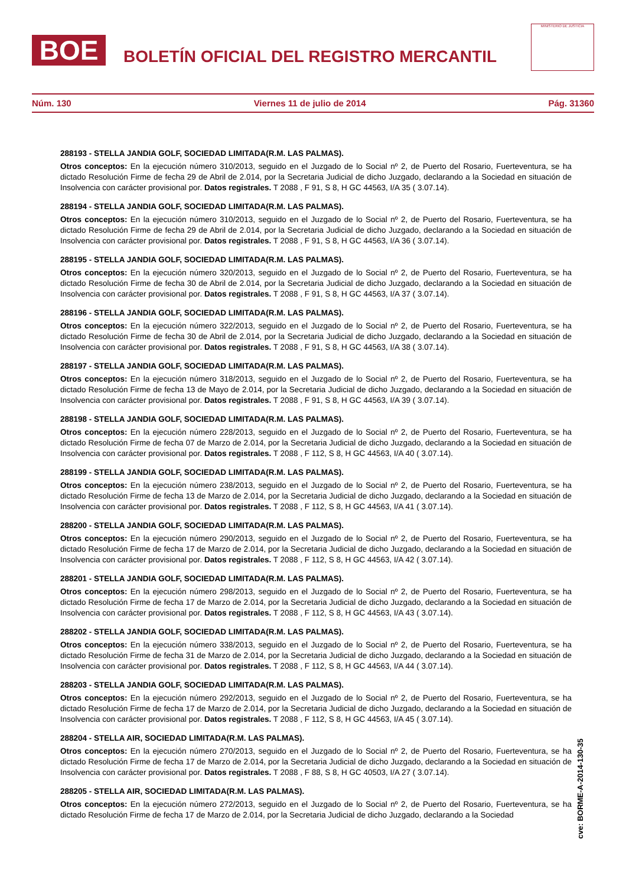BOE
BOLETÍN OFICIAL DEL REGISTRO MERCANTIL
MINISTERIO DE JUSTICIA
Núm. 130 Viernes 11 de julio de 2014 Pág. 31360
288193 - STELLA JANDIA GOLF, SOCIEDAD LIMITADA(R.M. LAS PALMAS).
Otros conceptos: En la ejecución número 310/2013, seguido en el Juzgado de lo Social nº 2, de Puerto del Rosario, Fuerteventura, se ha dictado Resolución Firme de fecha 29 de Abril de 2.014, por la Secretaria Judicial de dicho Juzgado, declarando a la Sociedad en situación de Insolvencia con carácter provisional por. Datos registrales. T 2088 , F 91, S 8, H GC 44563, I/A 35 ( 3.07.14).
288194 - STELLA JANDIA GOLF, SOCIEDAD LIMITADA(R.M. LAS PALMAS).
Otros conceptos: En la ejecución número 310/2013, seguido en el Juzgado de lo Social nº 2, de Puerto del Rosario, Fuerteventura, se ha dictado Resolución Firme de fecha 29 de Abril de 2.014, por la Secretaria Judicial de dicho Juzgado, declarando a la Sociedad en situación de Insolvencia con carácter provisional por. Datos registrales. T 2088 , F 91, S 8, H GC 44563, I/A 36 ( 3.07.14).
288195 - STELLA JANDIA GOLF, SOCIEDAD LIMITADA(R.M. LAS PALMAS).
Otros conceptos: En la ejecución número 320/2013, seguido en el Juzgado de lo Social nº 2, de Puerto del Rosario, Fuerteventura, se ha dictado Resolución Firme de fecha 30 de Abril de 2.014, por la Secretaria Judicial de dicho Juzgado, declarando a la Sociedad en situación de Insolvencia con carácter provisional por. Datos registrales. T 2088 , F 91, S 8, H GC 44563, I/A 37 ( 3.07.14).
288196 - STELLA JANDIA GOLF, SOCIEDAD LIMITADA(R.M. LAS PALMAS).
Otros conceptos: En la ejecución número 322/2013, seguido en el Juzgado de lo Social nº 2, de Puerto del Rosario, Fuerteventura, se ha dictado Resolución Firme de fecha 30 de Abril de 2.014, por la Secretaria Judicial de dicho Juzgado, declarando a la Sociedad en situación de Insolvencia con carácter provisional por. Datos registrales. T 2088 , F 91, S 8, H GC 44563, I/A 38 ( 3.07.14).
288197 - STELLA JANDIA GOLF, SOCIEDAD LIMITADA(R.M. LAS PALMAS).
Otros conceptos: En la ejecución número 318/2013, seguido en el Juzgado de lo Social nº 2, de Puerto del Rosario, Fuerteventura, se ha dictado Resolución Firme de fecha 13 de Mayo de 2.014, por la Secretaria Judicial de dicho Juzgado, declarando a la Sociedad en situación de Insolvencia con carácter provisional por. Datos registrales. T 2088 , F 91, S 8, H GC 44563, I/A 39 ( 3.07.14).
288198 - STELLA JANDIA GOLF, SOCIEDAD LIMITADA(R.M. LAS PALMAS).
Otros conceptos: En la ejecución número 228/2013, seguido en el Juzgado de lo Social nº 2, de Puerto del Rosario, Fuerteventura, se ha dictado Resolución Firme de fecha 07 de Marzo de 2.014, por la Secretaria Judicial de dicho Juzgado, declarando a la Sociedad en situación de Insolvencia con carácter provisional por. Datos registrales. T 2088 , F 112, S 8, H GC 44563, I/A 40 ( 3.07.14).
288199 - STELLA JANDIA GOLF, SOCIEDAD LIMITADA(R.M. LAS PALMAS).
Otros conceptos: En la ejecución número 238/2013, seguido en el Juzgado de lo Social nº 2, de Puerto del Rosario, Fuerteventura, se ha dictado Resolución Firme de fecha 13 de Marzo de 2.014, por la Secretaria Judicial de dicho Juzgado, declarando a la Sociedad en situación de Insolvencia con carácter provisional por. Datos registrales. T 2088 , F 112, S 8, H GC 44563, I/A 41 ( 3.07.14).
288200 - STELLA JANDIA GOLF, SOCIEDAD LIMITADA(R.M. LAS PALMAS).
Otros conceptos: En la ejecución número 290/2013, seguido en el Juzgado de lo Social nº 2, de Puerto del Rosario, Fuerteventura, se ha dictado Resolución Firme de fecha 17 de Marzo de 2.014, por la Secretaria Judicial de dicho Juzgado, declarando a la Sociedad en situación de Insolvencia con carácter provisional por. Datos registrales. T 2088 , F 112, S 8, H GC 44563, I/A 42 ( 3.07.14).
288201 - STELLA JANDIA GOLF, SOCIEDAD LIMITADA(R.M. LAS PALMAS).
Otros conceptos: En la ejecución número 298/2013, seguido en el Juzgado de lo Social nº 2, de Puerto del Rosario, Fuerteventura, se ha dictado Resolución Firme de fecha 17 de Marzo de 2.014, por la Secretaria Judicial de dicho Juzgado, declarando a la Sociedad en situación de Insolvencia con carácter provisional por. Datos registrales. T 2088 , F 112, S 8, H GC 44563, I/A 43 ( 3.07.14).
288202 - STELLA JANDIA GOLF, SOCIEDAD LIMITADA(R.M. LAS PALMAS).
Otros conceptos: En la ejecución número 338/2013, seguido en el Juzgado de lo Social nº 2, de Puerto del Rosario, Fuerteventura, se ha dictado Resolución Firme de fecha 31 de Marzo de 2.014, por la Secretaria Judicial de dicho Juzgado, declarando a la Sociedad en situación de Insolvencia con carácter provisional por. Datos registrales. T 2088 , F 112, S 8, H GC 44563, I/A 44 ( 3.07.14).
288203 - STELLA JANDIA GOLF, SOCIEDAD LIMITADA(R.M. LAS PALMAS).
Otros conceptos: En la ejecución número 292/2013, seguido en el Juzgado de lo Social nº 2, de Puerto del Rosario, Fuerteventura, se ha dictado Resolución Firme de fecha 17 de Marzo de 2.014, por la Secretaria Judicial de dicho Juzgado, declarando a la Sociedad en situación de Insolvencia con carácter provisional por. Datos registrales. T 2088 , F 112, S 8, H GC 44563, I/A 45 ( 3.07.14).
288204 - STELLA AIR, SOCIEDAD LIMITADA(R.M. LAS PALMAS).
Otros conceptos: En la ejecución número 270/2013, seguido en el Juzgado de lo Social nº 2, de Puerto del Rosario, Fuerteventura, se ha dictado Resolución Firme de fecha 17 de Marzo de 2.014, por la Secretaria Judicial de dicho Juzgado, declarando a la Sociedad en situación de Insolvencia con carácter provisional por. Datos registrales. T 2088 , F 88, S 8, H GC 40503, I/A 27 ( 3.07.14).
288205 - STELLA AIR, SOCIEDAD LIMITADA(R.M. LAS PALMAS).
Otros conceptos: En la ejecución número 272/2013, seguido en el Juzgado de lo Social nº 2, de Puerto del Rosario, Fuerteventura, se ha dictado Resolución Firme de fecha 17 de Marzo de 2.014, por la Secretaria Judicial de dicho Juzgado, declarando a la Sociedad
cve: BORME-A-2014-130-35